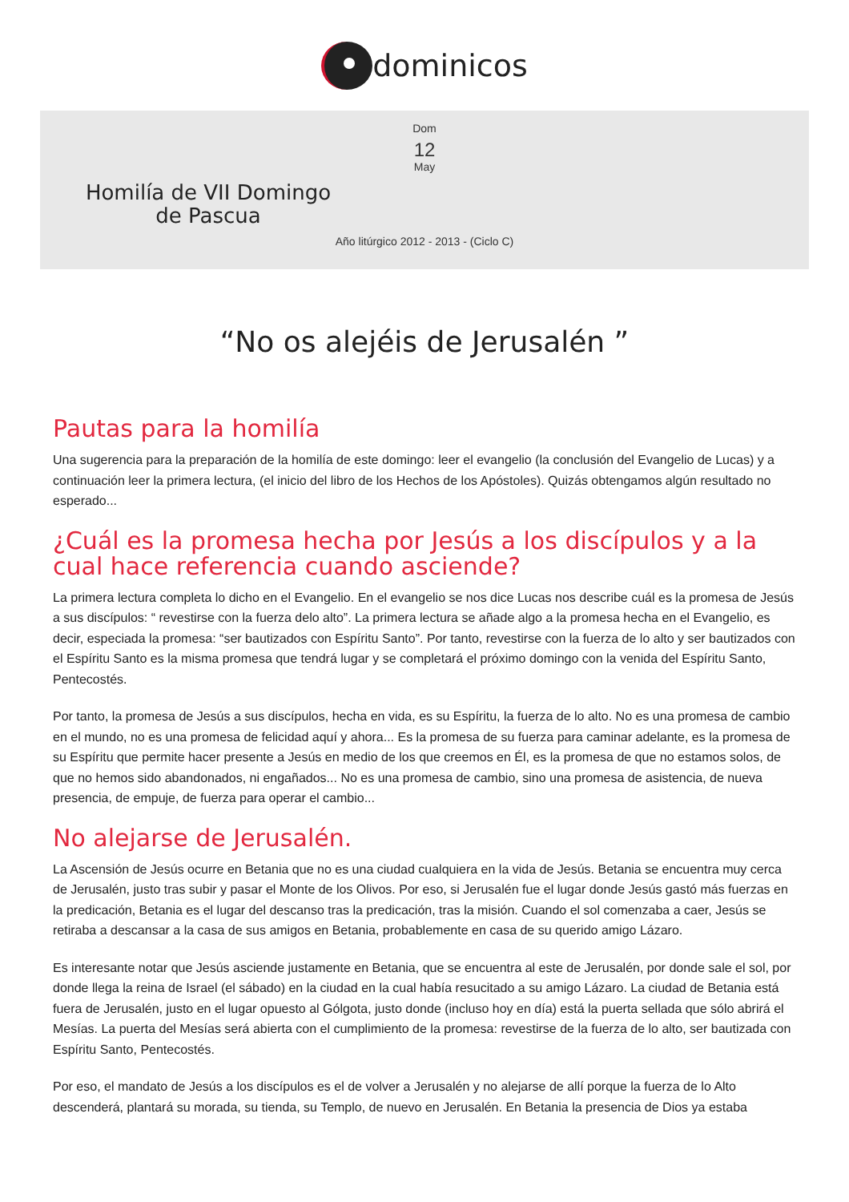dominicos
Dom
12
May
Homilía de VII Domingo de Pascua
Año litúrgico 2012 - 2013 - (Ciclo C)
“No os alejéis de Jerusalén ”
Pautas para la homilía
Una sugerencia para la preparación de la homilía de este domingo: leer el evangelio (la conclusión del Evangelio de Lucas) y a continuación leer la primera lectura, (el inicio del libro de los Hechos de los Apóstoles). Quizás obtengamos algún resultado no esperado...
¿Cuál es la promesa hecha por Jesús a los discípulos y a la cual hace referencia cuando asciende?
La primera lectura completa lo dicho en el Evangelio. En el evangelio se nos dice Lucas nos describe cuál es la promesa de Jesús a sus discípulos: “ revestirse con la fuerza delo alto”. La primera lectura se añade algo a la promesa hecha en el Evangelio, es decir, especiada la promesa: “ser bautizados con Espíritu Santo”. Por tanto, revestirse con la fuerza de lo alto y ser bautizados con el Espíritu Santo es la misma promesa que tendrá lugar y se completará el próximo domingo con la venida del Espíritu Santo, Pentecostés.
Por tanto, la promesa de Jesús a sus discípulos, hecha en vida, es su Espíritu, la fuerza de lo alto. No es una promesa de cambio en el mundo, no es una promesa de felicidad aquí y ahora... Es la promesa de su fuerza para caminar adelante, es la promesa de su Espíritu que permite hacer presente a Jesús en medio de los que creemos en Él, es la promesa de que no estamos solos, de que no hemos sido abandonados, ni engañados... No es una promesa de cambio, sino una promesa de asistencia, de nueva presencia, de empuje, de fuerza para operar el cambio...
No alejarse de Jerusalén.
La Ascensión de Jesús ocurre en Betania que no es una ciudad cualquiera en la vida de Jesús. Betania se encuentra muy cerca de Jerusalén, justo tras subir y pasar el Monte de los Olivos. Por eso, si Jerusalén fue el lugar donde Jesús gastó más fuerzas en la predicación, Betania es el lugar del descanso tras la predicación, tras la misión. Cuando el sol comenzaba a caer, Jesús se retiraba a descansar a la casa de sus amigos en Betania, probablemente en casa de su querido amigo Lázaro.
Es interesante notar que Jesús asciende justamente en Betania, que se encuentra al este de Jerusalén, por donde sale el sol, por donde llega la reina de Israel (el sábado) en la ciudad en la cual había resucitado a su amigo Lázaro. La ciudad de Betania está fuera de Jerusalén, justo en el lugar opuesto al Gólgota, justo donde (incluso hoy en día) está la puerta sellada que sólo abrirá el Mesías. La puerta del Mesías será abierta con el cumplimiento de la promesa: revestirse de la fuerza de lo alto, ser bautizada con Espíritu Santo, Pentecostés.
Por eso, el mandato de Jesús a los discípulos es el de volver a Jerusalén y no alejarse de allí porque la fuerza de lo Alto descenderá, plantará su morada, su tienda, su Templo, de nuevo en Jerusalén. En Betania la presencia de Dios ya estaba